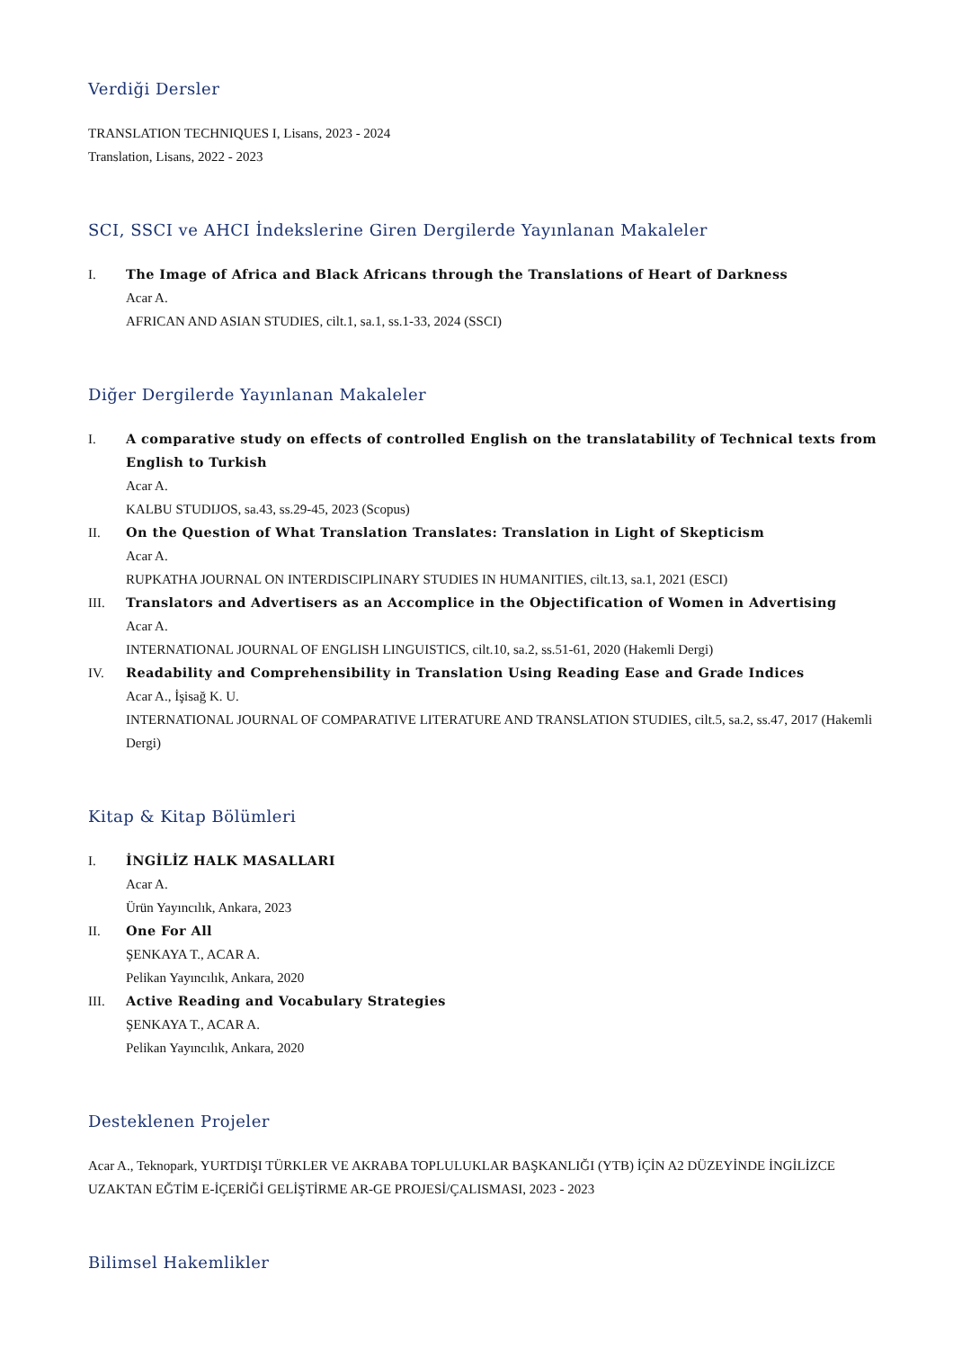Verdiği Dersler
TRANSLATION TECHNIQUES I, Lisans, 2023 - 2024
Translation, Lisans, 2022 - 2023
SCI, SSCI ve AHCI İndekslerine Giren Dergilerde Yayınlanan Makaleler
I. The Image of Africa and Black Africans through the Translations of Heart of Darkness
Acar A.
AFRICAN AND ASIAN STUDIES, cilt.1, sa.1, ss.1-33, 2024 (SSCI)
Diğer Dergilerde Yayınlanan Makaleler
I. A comparative study on effects of controlled English on the translatability of Technical texts from English to Turkish
Acar A.
KALBU STUDIJOS, sa.43, ss.29-45, 2023 (Scopus)
II. On the Question of What Translation Translates: Translation in Light of Skepticism
Acar A.
RUPKATHA JOURNAL ON INTERDISCIPLINARY STUDIES IN HUMANITIES, cilt.13, sa.1, 2021 (ESCI)
III. Translators and Advertisers as an Accomplice in the Objectification of Women in Advertising
Acar A.
INTERNATIONAL JOURNAL OF ENGLISH LINGUISTICS, cilt.10, sa.2, ss.51-61, 2020 (Hakemli Dergi)
IV. Readability and Comprehensibility in Translation Using Reading Ease and Grade Indices
Acar A., İşisağ K. U.
INTERNATIONAL JOURNAL OF COMPARATIVE LITERATURE AND TRANSLATION STUDIES, cilt.5, sa.2, ss.47, 2017 (Hakemli Dergi)
Kitap & Kitap Bölümleri
I. İNGİLİZ HALK MASALLARI
Acar A.
Ürün Yayıncılık, Ankara, 2023
II. One For All
ŞENKAYA T., ACAR A.
Pelikan Yayıncılık, Ankara, 2020
III. Active Reading and Vocabulary Strategies
ŞENKAYA T., ACAR A.
Pelikan Yayıncılık, Ankara, 2020
Desteklenen Projeler
Acar A., Teknopark, YURTDIŞI TÜRKLER VE AKRABA TOPLULUKLAR BAŞKANLIĞI (YTB) İÇİN A2 DÜZEYİNDE İNGİLİZCE UZAKTAN EĞTİM E-İÇERİĞİ GELİŞTİRME AR-GE PROJESİ/ÇALISMASI, 2023 - 2023
Bilimsel Hakemlikler